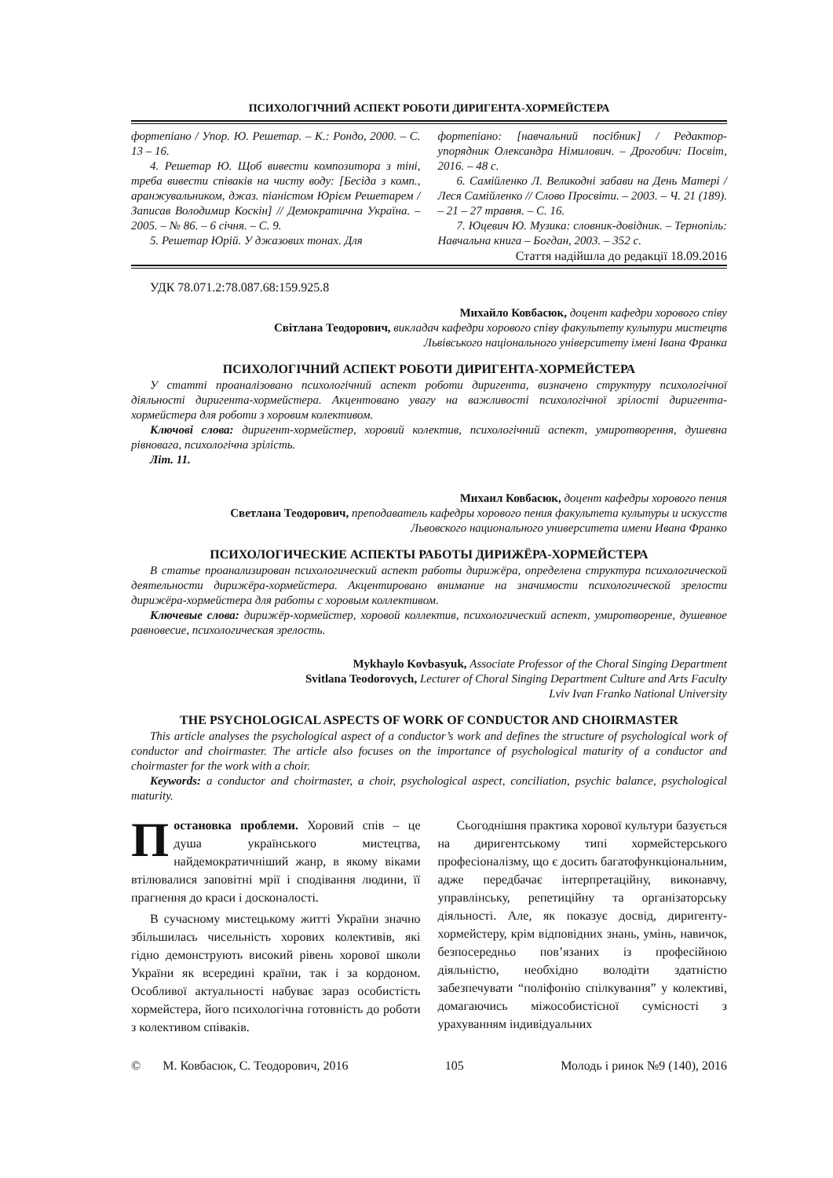ПСИХОЛОГІЧНИЙ АСПЕКТ РОБОТИ ДИРИГЕНТА-ХОРМЕЙСТЕРА
фортепіано / Упор. Ю. Решетар. – К.: Рондо, 2000. – С. 13 – 16.
4. Решетар Ю. Щоб вивести композитора з тіні, треба вивести співаків на чисту воду: [Бесіда з комп., аранжувальником, джаз. піаністом Юрієм Решетарем / Записав Володимир Коскін] // Демократична Україна. – 2005. – № 86. – 6 січня. – С. 9.
5. Решетар Юрій. У джазових тонах. Для
фортепіано: [навчальний посібник] / Редактор-упорядник Олександра Німилович. – Дрогобич: Посвіт, 2016. – 48 с.
6. Самійленко Л. Великодні забави на День Матері / Леся Самійленко // Слово Просвіти. – 2003. – Ч. 21 (189). – 21 – 27 травня. – С. 16.
7. Юцевич Ю. Музика: словник-довідник. – Тернопіль: Навчальна книга – Богдан, 2003. – 352 с.
Стаття надійшла до редакції 18.09.2016
УДК 78.071.2:78.087.68:159.925.8
Михайло Ковбасюк, доцент кафедри хорового співу
Світлана Теодорович, викладач кафедри хорового співу факультету культури мистецтв
Львівського національного університету імені Івана Франка
ПСИХОЛОГІЧНИЙ АСПЕКТ РОБОТИ ДИРИГЕНТА-ХОРМЕЙСТЕРА
У статті проаналізовано психологічний аспект роботи диригента, визначено структуру психологічної діяльності диригента-хормейстера. Акцентовано увагу на важливості психологічної зрілості диригента-хормейстера для роботи з хоровим колективом.
Ключові слова: диригент-хормейстер, хоровий колектив, психологічний аспект, умиротворення, душевна рівновага, психологічна зрілість.
Літ. 11.
Михаил Ковбасюк, доцент кафедры хорового пения
Светлана Теодорович, преподаватель кафедры хорового пения факультета культуры и искусств
Львовского национального университета имени Ивана Франко
ПСИХОЛОГИЧЕСКИЕ АСПЕКТЫ РАБОТЫ ДИРИЖЁРА-ХОРМЕЙСТЕРА
В статье проанализирован психологический аспект работы дирижёра, определена структура психологической деятельности дирижёра-хормейстера. Акцентировано внимание на значимости психологической зрелости дирижёра-хормейстера для работы с хоровым коллективом.
Ключевые слова: дирижёр-хормейстер, хоровой коллектив, психологический аспект, умиротворение, душевное равновесие, психологическая зрелость.
Mykhaylo Kovbasyuk, Associate Professor of the Choral Singing Department
Svitlana Teodorovych, Lecturer of Choral Singing Department Culture and Arts Faculty
Lviv Ivan Franko National University
THE PSYCHOLOGICAL ASPECTS OF WORK OF CONDUCTOR AND CHOIRMASTER
This article analyses the psychological aspect of a conductor’s work and defines the structure of psychological work of conductor and choirmaster. The article also focuses on the importance of psychological maturity of a conductor and choirmaster for the work with a choir.
Keywords: a conductor and choirmaster, a choir, psychological aspect, conciliation, psychic balance, psychological maturity.
Постановка проблеми. Хоровий спів – це душа українського мистецтва, найдемократичніший жанр, в якому віками втілювалися заповітні мрії і сподівання людини, її прагнення до краси і досконалості.
В сучасному мистецькому житті України значно збільшилась чисельність хорових колективів, які гідно демонструють високий рівень хорової школи України як всередині країни, так і за кордоном. Особливої актуальності набуває зараз особистість хормейстера, його психологічна готовність до роботи з колективом співаків.
Сьогоднішня практика хорової культури базується на диригентському типі хормейстерського професіоналізму, що є досить багатофункціональним, адже передбачає інтерпретаційну, виконавчу, управлінську, репетиційну та організаторську діяльності. Але, як показує досвід, диригенту-хормейстеру, крім відповідних знань, умінь, навичок, безпосередньо пов’язаних із професійною діяльністю, необхідно володіти здатністю забезпечувати “поліфонію спілкування” у колективі, домагаючись міжособистісної сумісності з урахуванням індивідуальних
© М. Ковбасюк, С. Теодорович, 2016 105 Молодь і ринок №9 (140), 2016